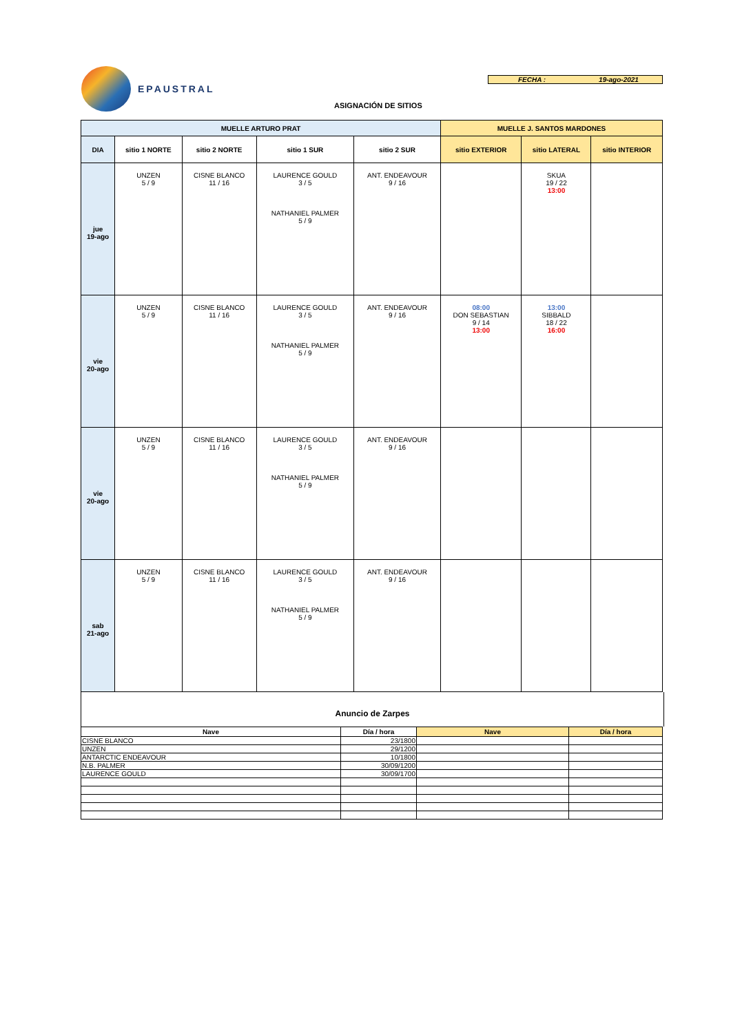EPAUSTRAL
FECHA : 19-ago-2021
ASIGNACIÓN DE SITIOS
| MUELLE ARTURO PRAT | | | | | MUELLE J. SANTOS MARDONES | | |
| --- | --- | --- | --- | --- | --- | --- | --- |
| DIA | sitio 1 NORTE | sitio 2 NORTE | sitio 1 SUR | sitio 2 SUR | sitio EXTERIOR | sitio LATERAL | sitio INTERIOR |
| jue 19-ago | UNZEN 5 / 9 | CISNE BLANCO 11 / 16 | LAURENCE GOULD 3 / 5 NATHANIEL PALMER 5 / 9 | ANT. ENDEAVOUR 9 / 16 | | SKUA 19 / 22 13:00 | |
| vie 20-ago | UNZEN 5 / 9 | CISNE BLANCO 11 / 16 | LAURENCE GOULD 3 / 5 NATHANIEL PALMER 5 / 9 | ANT. ENDEAVOUR 9 / 16 | 08:00 DON SEBASTIAN 9 / 14 13:00 | 13:00 SIBBALD 18 / 22 16:00 | |
| vie 20-ago | UNZEN 5 / 9 | CISNE BLANCO 11 / 16 | LAURENCE GOULD 3 / 5 NATHANIEL PALMER 5 / 9 | ANT. ENDEAVOUR 9 / 16 | | | |
| sab 21-ago | UNZEN 5 / 9 | CISNE BLANCO 11 / 16 | LAURENCE GOULD 3 / 5 NATHANIEL PALMER 5 / 9 | ANT. ENDEAVOUR 9 / 16 | | | |
Anuncio de Zarpes
| Nave | Día / hora | Nave | Día / hora |
| --- | --- | --- | --- |
| CISNE BLANCO | 23/1800 | | |
| UNZEN | 29/1200 | | |
| ANTARCTIC ENDEAVOUR | 10/1800 | | |
| N.B. PALMER | 30/09/1200 | | |
| LAURENCE GOULD | 30/09/1700 | | |